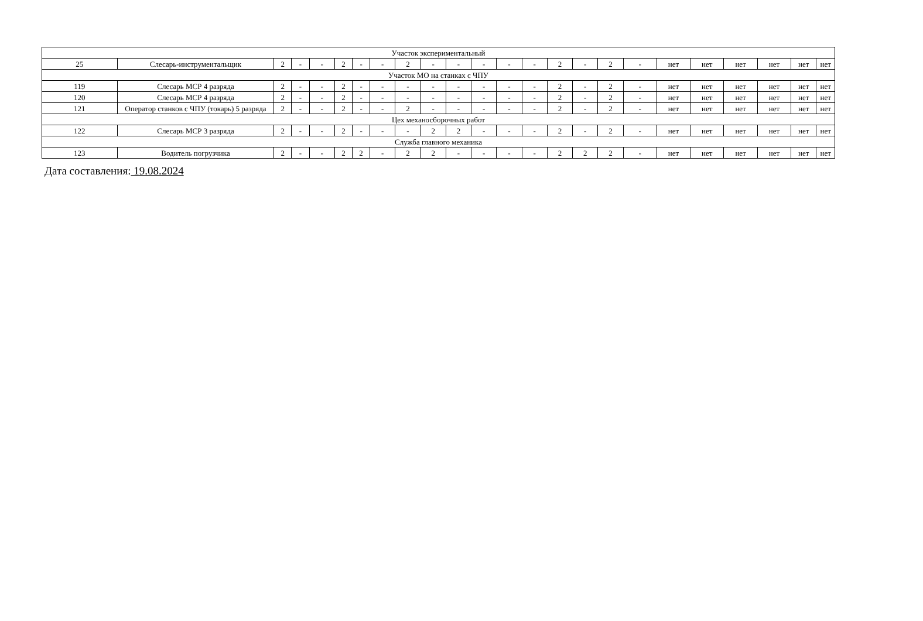| Участок экспериментальный | | | | | | | | | | | | | | | | | | | | | | | |
| 25 | Слесарь-инструментальщик | 2 | - | - | 2 | - | - | 2 | - | - | - | - | - | 2 | - | 2 | - | нет | нет | нет | нет | нет | нет |
| Участок МО на станках с ЧПУ | | | | | | | | | | | | | | | | | | | | | | | |
| 119 | Слесарь МСР 4 разряда | 2 | - | - | 2 | - | - | - | - | - | - | - | - | 2 | - | 2 | - | нет | нет | нет | нет | нет | нет |
| 120 | Слесарь МСР 4 разряда | 2 | - | - | 2 | - | - | - | - | - | - | - | - | 2 | - | 2 | - | нет | нет | нет | нет | нет | нет |
| 121 | Оператор станков с ЧПУ (токарь) 5 разряда | 2 | - | - | 2 | - | - | 2 | - | - | - | - | - | 2 | - | 2 | - | нет | нет | нет | нет | нет | нет |
| Цех механосборочных работ | | | | | | | | | | | | | | | | | | | | | | | |
| 122 | Слесарь МСР 3 разряда | 2 | - | - | 2 | - | - | - | 2 | 2 | - | - | - | 2 | - | 2 | - | нет | нет | нет | нет | нет | нет |
| Служба главного механика | | | | | | | | | | | | | | | | | | | | | | | |
| 123 | Водитель погрузчика | 2 | - | - | 2 | 2 | - | 2 | 2 | - | - | - | - | 2 | 2 | 2 | - | нет | нет | нет | нет | нет | нет |
Дата составления: 19.08.2024